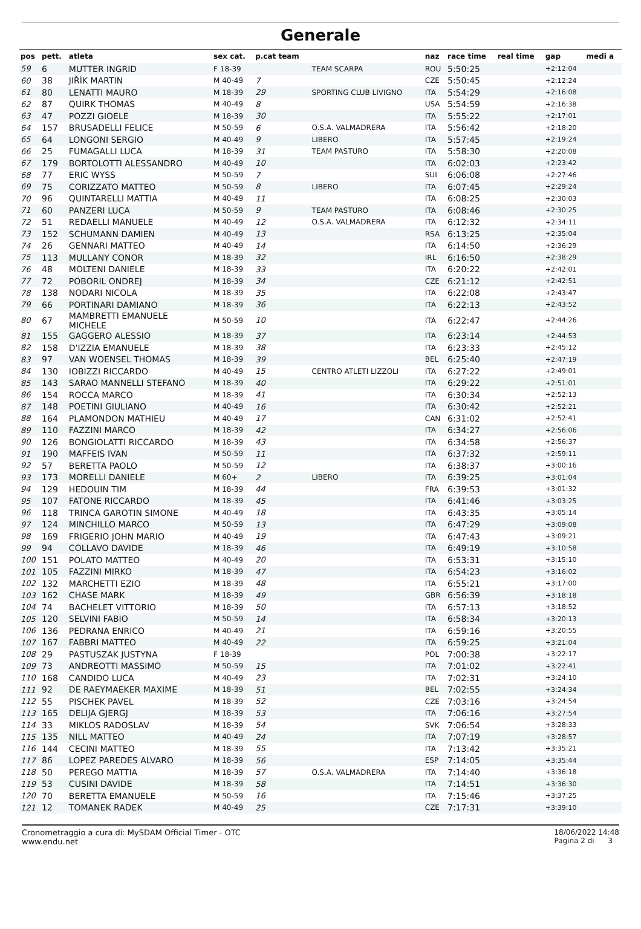Generale
| pos | pett. | atleta | sex cat. | p.cat team | | naz | race time | real time | gap | medi a |
| --- | --- | --- | --- | --- | --- | --- | --- | --- | --- | --- |
| 59 | 6 | MUTTER INGRID | F 18-39 | | TEAM SCARPA | ROU | 5:50:25 | | +2:12:04 | |
| 60 | 38 | JIŘÍK MARTIN | M 40-49 | 7 | | CZE | 5:50:45 | | +2:12:24 | |
| 61 | 80 | LENATTI MAURO | M 18-39 | 29 | SPORTING CLUB LIVIGNO | ITA | 5:54:29 | | +2:16:08 | |
| 62 | 87 | QUIRK THOMAS | M 40-49 | 8 | | USA | 5:54:59 | | +2:16:38 | |
| 63 | 47 | POZZI GIOELE | M 18-39 | 30 | | ITA | 5:55:22 | | +2:17:01 | |
| 64 | 157 | BRUSADELLI FELICE | M 50-59 | 6 | O.S.A. VALMADRERA | ITA | 5:56:42 | | +2:18:20 | |
| 65 | 64 | LONGONI SERGIO | M 40-49 | 9 | LIBERO | ITA | 5:57:45 | | +2:19:24 | |
| 66 | 25 | FUMAGALLI LUCA | M 18-39 | 31 | TEAM PASTURO | ITA | 5:58:30 | | +2:20:08 | |
| 67 | 179 | BORTOLOTTI ALESSANDRO | M 40-49 | 10 | | ITA | 6:02:03 | | +2:23:42 | |
| 68 | 77 | ERIC WYSS | M 50-59 | 7 | | SUI | 6:06:08 | | +2:27:46 | |
| 69 | 75 | CORIZZATO MATTEO | M 50-59 | 8 | LIBERO | ITA | 6:07:45 | | +2:29:24 | |
| 70 | 96 | QUINTARELLI MATTIA | M 40-49 | 11 | | ITA | 6:08:25 | | +2:30:03 | |
| 71 | 60 | PANZERI LUCA | M 50-59 | 9 | TEAM PASTURO | ITA | 6:08:46 | | +2:30:25 | |
| 72 | 51 | REDAELLI MANUELE | M 40-49 | 12 | O.S.A. VALMADRERA | ITA | 6:12:32 | | +2:34:11 | |
| 73 | 152 | SCHUMANN DAMIEN | M 40-49 | 13 | | RSA | 6:13:25 | | +2:35:04 | |
| 74 | 26 | GENNARI MATTEO | M 40-49 | 14 | | ITA | 6:14:50 | | +2:36:29 | |
| 75 | 113 | MULLANY CONOR | M 18-39 | 32 | | IRL | 6:16:50 | | +2:38:29 | |
| 76 | 48 | MOLTENI DANIELE | M 18-39 | 33 | | ITA | 6:20:22 | | +2:42:01 | |
| 77 | 72 | POBORIL ONDREJ | M 18-39 | 34 | | CZE | 6:21:12 | | +2:42:51 | |
| 78 | 138 | NODARI NICOLA | M 18-39 | 35 | | ITA | 6:22:08 | | +2:43:47 | |
| 79 | 66 | PORTINARI DAMIANO | M 18-39 | 36 | | ITA | 6:22:13 | | +2:43:52 | |
| 80 | 67 | MAMBRETTI EMANUELE MICHELE | M 50-59 | 10 | | ITA | 6:22:47 | | +2:44:26 | |
| 81 | 155 | GAGGERO ALESSIO | M 18-39 | 37 | | ITA | 6:23:14 | | +2:44:53 | |
| 82 | 158 | D'IZZIA EMANUELE | M 18-39 | 38 | | ITA | 6:23:33 | | +2:45:12 | |
| 83 | 97 | VAN WOENSEL THOMAS | M 18-39 | 39 | | BEL | 6:25:40 | | +2:47:19 | |
| 84 | 130 | IOBIZZI RICCARDO | M 40-49 | 15 | CENTRO ATLETI LIZZOLI | ITA | 6:27:22 | | +2:49:01 | |
| 85 | 143 | SARAO MANNELLI STEFANO | M 18-39 | 40 | | ITA | 6:29:22 | | +2:51:01 | |
| 86 | 154 | ROCCA MARCO | M 18-39 | 41 | | ITA | 6:30:34 | | +2:52:13 | |
| 87 | 148 | POETINI GIULIANO | M 40-49 | 16 | | ITA | 6:30:42 | | +2:52:21 | |
| 88 | 164 | PLAMONDON MATHIEU | M 40-49 | 17 | | CAN | 6:31:02 | | +2:52:41 | |
| 89 | 110 | FAZZINI MARCO | M 18-39 | 42 | | ITA | 6:34:27 | | +2:56:06 | |
| 90 | 126 | BONGIOLATTI RICCARDO | M 18-39 | 43 | | ITA | 6:34:58 | | +2:56:37 | |
| 91 | 190 | MAFFEIS IVAN | M 50-59 | 11 | | ITA | 6:37:32 | | +2:59:11 | |
| 92 | 57 | BERETTA PAOLO | M 50-59 | 12 | | ITA | 6:38:37 | | +3:00:16 | |
| 93 | 173 | MORELLI DANIELE | M 60+ | 2 | LIBERO | ITA | 6:39:25 | | +3:01:04 | |
| 94 | 129 | HEDOUIN TIM | M 18-39 | 44 | | FRA | 6:39:53 | | +3:01:32 | |
| 95 | 107 | FATONE RICCARDO | M 18-39 | 45 | | ITA | 6:41:46 | | +3:03:25 | |
| 96 | 118 | TRINCA GAROTIN SIMONE | M 40-49 | 18 | | ITA | 6:43:35 | | +3:05:14 | |
| 97 | 124 | MINCHILLO MARCO | M 50-59 | 13 | | ITA | 6:47:29 | | +3:09:08 | |
| 98 | 169 | FRIGERIO JOHN MARIO | M 40-49 | 19 | | ITA | 6:47:43 | | +3:09:21 | |
| 99 | 94 | COLLAVO DAVIDE | M 18-39 | 46 | | ITA | 6:49:19 | | +3:10:58 | |
| 100 | 151 | POLATO MATTEO | M 40-49 | 20 | | ITA | 6:53:31 | | +3:15:10 | |
| 101 | 105 | FAZZINI MIRKO | M 18-39 | 47 | | ITA | 6:54:23 | | +3:16:02 | |
| 102 | 132 | MARCHETTI EZIO | M 18-39 | 48 | | ITA | 6:55:21 | | +3:17:00 | |
| 103 | 162 | CHASE MARK | M 18-39 | 49 | | GBR | 6:56:39 | | +3:18:18 | |
| 104 | 74 | BACHELET VITTORIO | M 18-39 | 50 | | ITA | 6:57:13 | | +3:18:52 | |
| 105 | 120 | SELVINI FABIO | M 50-59 | 14 | | ITA | 6:58:34 | | +3:20:13 | |
| 106 | 136 | PEDRANA ENRICO | M 40-49 | 21 | | ITA | 6:59:16 | | +3:20:55 | |
| 107 | 167 | FABBRI MATTEO | M 40-49 | 22 | | ITA | 6:59:25 | | +3:21:04 | |
| 108 | 29 | PASTUSZAK JUSTYNA | F 18-39 | | | POL | 7:00:38 | | +3:22:17 | |
| 109 | 73 | ANDREOTTI MASSIMO | M 50-59 | 15 | | ITA | 7:01:02 | | +3:22:41 | |
| 110 | 168 | CANDIDO LUCA | M 40-49 | 23 | | ITA | 7:02:31 | | +3:24:10 | |
| 111 | 92 | DE RAEYMAEKER MAXIME | M 18-39 | 51 | | BEL | 7:02:55 | | +3:24:34 | |
| 112 | 55 | PISCHEK PAVEL | M 18-39 | 52 | | CZE | 7:03:16 | | +3:24:54 | |
| 113 | 165 | DELIJA GJERGJ | M 18-39 | 53 | | ITA | 7:06:16 | | +3:27:54 | |
| 114 | 33 | MIKLOS RADOSLAV | M 18-39 | 54 | | SVK | 7:06:54 | | +3:28:33 | |
| 115 | 135 | NILL MATTEO | M 40-49 | 24 | | ITA | 7:07:19 | | +3:28:57 | |
| 116 | 144 | CECINI MATTEO | M 18-39 | 55 | | ITA | 7:13:42 | | +3:35:21 | |
| 117 | 86 | LOPEZ PAREDES ALVARO | M 18-39 | 56 | | ESP | 7:14:05 | | +3:35:44 | |
| 118 | 50 | PEREGO MATTIA | M 18-39 | 57 | O.S.A. VALMADRERA | ITA | 7:14:40 | | +3:36:18 | |
| 119 | 53 | CUSINI DAVIDE | M 18-39 | 58 | | ITA | 7:14:51 | | +3:36:30 | |
| 120 | 70 | BERETTA EMANUELE | M 50-59 | 16 | | ITA | 7:15:46 | | +3:37:25 | |
| 121 | 12 | TOMANEK RADEK | M 40-49 | 25 | | CZE | 7:17:31 | | +3:39:10 | |
Cronometraggio a cura di: MySDAM Official Timer - OTC
www.endu.net
18/06/2022 14:48
Pagina 2 di 3